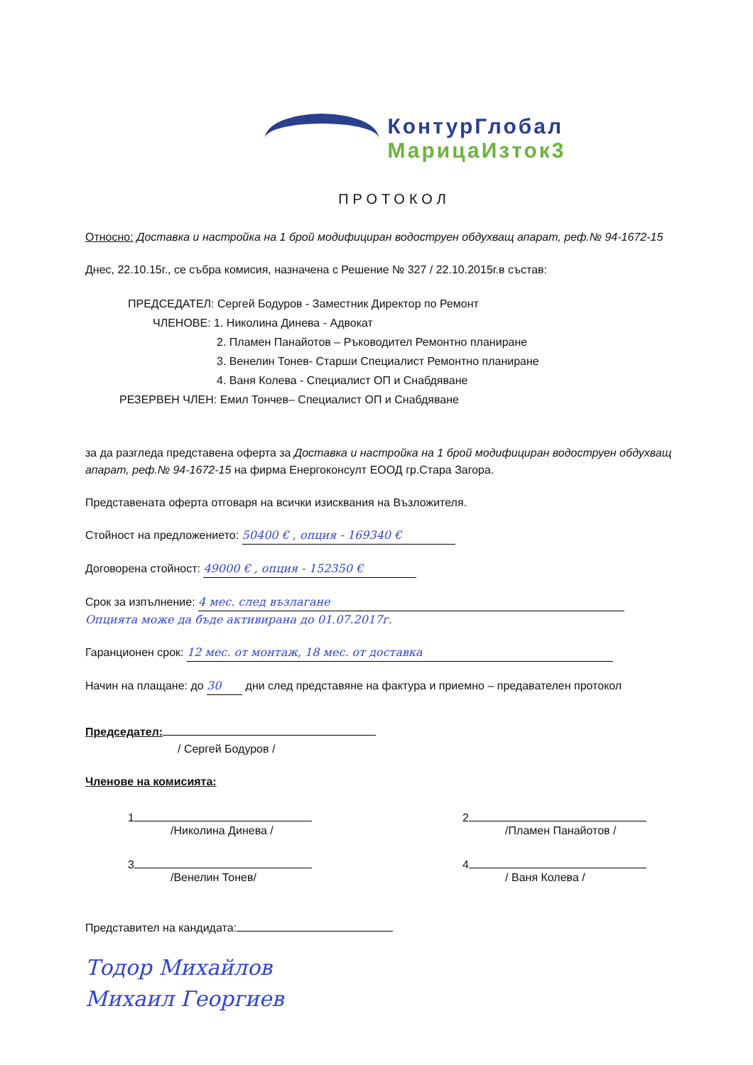КонтурГлобал
МарицаИзток3
ПРОТОКОЛ
Относно: Доставка и настройка на 1 брой модифициран водоструен обдухващ апарат, реф.№ 94-1672-15
Днес, 22.10.15г., се събра комисия, назначена с Решение № 327 / 22.10.2015г.в състав:
ПРЕДСЕДАТЕЛ: Сергей Бодуров - Заместник Директор по Ремонт
ЧЛЕНОВЕ: 1. Николина Динева - Адвокат
2. Пламен Панайотов – Ръководител Ремонтно планиране
3. Венелин Тонев- Старши Специалист Ремонтно планиране
4. Ваня Колева - Специалист ОП и Снабдяване
РЕЗЕРВЕН ЧЛЕН: Емил Тончев– Специалист ОП и Снабдяване
за да разгледа представена оферта за Доставка и настройка на 1 брой модифициран водоструен обдухващ апарат, реф.№ 94-1672-15 на фирма Енергоконсулт ЕООД гр.Стара Загора.
Представената оферта отговаря на всички изисквания на Възложителя.
Стойност на предложението: 50400 € , опция - 169340 €
Договорена стойност: 49000 € , опция - 152350 €
Срок за изпълнение: 4 мес. след възлагане
Опцията може да бъде активирана до 01.07.2017г.
Гаранционен срок: 12 мес. от монтаж, 18 мес. от доставка
Начин на плащане: до 30 дни след представяне на фактура и приемно – предавателен протокол
Председател:
/ Сергей Бодуров /
Членове на комисията:
1
/Николина Динева /
2
/Пламен Панайотов /
3
/Венелин Тонев/
4
/ Ваня Колева /
Представител на кандидата:
Тодор Михайлов
Михаил Георгиев